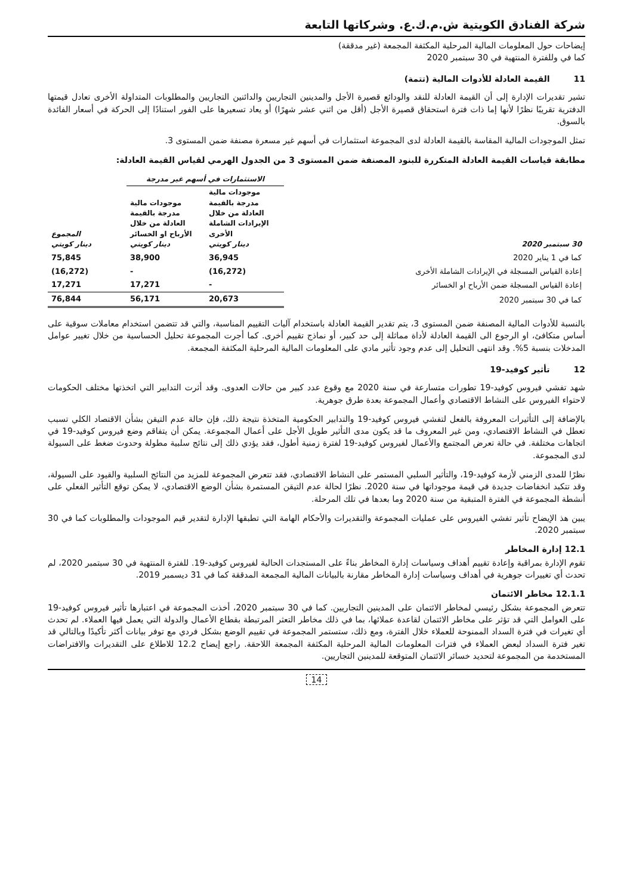شركة الفنادق الكويتية ش.م.ك.ع. وشركاتها التابعة
إيضاحات حول المعلومات المالية المرحلية المكثفة المجمعة (غير مدققة)
كما في وللفترة المنتهية في 30 سبتمبر 2020
11 القيمة العادلة للأدوات المالية (تتمة)
تشير تقديرات الإدارة إلى أن القيمة العادلة للنقد والودائع قصيرة الأجل والمدينين التجاريين والدائنين التجاريين والمطلوبات المتداولة الأخرى تعادل قيمتها الدفترية تقريبًا نظرًا لأنها إما ذات فترة استحقاق قصيرة الأجل (أقل من اثني عشر شهرًا) أو يعاد تسعيرها على الفور استنادًا إلى الحركة في أسعار الفائدة بالسوق.
تمثل الموجودات المالية المقاسة بالقيمة العادلة لدى المجموعة استثمارات في أسهم غير مسعرة مصنفة ضمن المستوى 3.
مطابقة قياسات القيمة العادلة المتكررة للبنود المصنفة ضمن المستوى 3 من الجدول الهرمي لقياس القيمة العادلة:
| | الاستثمارات في أسهم غير مدرجة | | |
| --- | --- | --- | --- |
| 30 سبتمبر 2020 | موجودات مالية مدرجة بالقيمة العادلة من خلال الإيرادات الشاملة الأخرى دينار كويتي | موجودات مالية مدرجة بالقيمة العادلة من خلال الأرباح او الخسائر دينار كويتي | المجموع دينار كويتي |
| كما في 1 يناير 2020 | 36,945 | 38,900 | 75,845 |
| إعادة القياس المسجلة في الإيرادات الشاملة الأخرى | (16,272) | - | (16,272) |
| إعادة القياس المسجلة ضمن الأرباح او الخسائر | - | 17,271 | 17,271 |
| كما في 30 سبتمبر 2020 | 20,673 | 56,171 | 76,844 |
بالنسبة للأدوات المالية المصنفة ضمن المستوى 3، يتم تقدير القيمة العادلة باستخدام آليات التقييم المناسبة، والتي قد تتضمن استخدام معاملات سوقية على أساس متكافئ، او الرجوع الى القيمة العادلة لأداة مماثلة إلى حد كبير، أو نماذج تقييم أخرى. كما أجرت المجموعة تحليل الحساسية من خلال تغيير عوامل المدخلات بنسبة 5%. وقد انتهى التحليل إلى عدم وجود تأثير مادي على المعلومات المالية المرحلية المكثفة المجمعة.
12 تأثير كوفيد-19
شهد تفشي فيروس كوفيد-19 تطورات متسارعة في سنة 2020 مع وقوع عدد كبير من حالات العدوى. وقد أثرت التدابير التي اتخذتها مختلف الحكومات لاحتواء الفيروس على النشاط الاقتصادي وأعمال المجموعة بعدة طرق جوهرية.
بالإضافة إلى التأثيرات المعروفة بالفعل لتفشي فيروس كوفيد-19 والتدابير الحكومية المتخذة نتيجة ذلك، فإن حالة عدم التيقن بشأن الاقتصاد الكلي تسبب تعطل في النشاط الاقتصادي، ومن غير المعروف ما قد يكون مدى التأثير طويل الأجل على أعمال المجموعة. يمكن أن يتفاقم وضع فيروس كوفيد-19 في اتجاهات مختلفة. في حالة تعرض المجتمع والأعمال لفيروس كوفيد-19 لفترة زمنية أطول، فقد يؤدي ذلك إلى نتائج سلبية مطولة وحدوث ضغط على السيولة لدى المجموعة.
نظرًا للمدى الزمني لأزمة كوفيد-19، والتأثير السلبي المستمر على النشاط الاقتصادي، فقد تتعرض المجموعة للمزيد من النتائج السلبية والقيود على السيولة، وقد تتكبد انخفاضات جديدة في قيمة موجوداتها في سنة 2020. نظرًا لحالة عدم التيقن المستمرة بشأن الوضع الاقتصادي، لا يمكن توقع التأثير الفعلي على أنشطة المجموعة في الفترة المتبقية من سنة 2020 وما بعدها في تلك المرحلة.
يبين هذ الإيضاح تأثير تفشي الفيروس على عمليات المجموعة والتقديرات والأحكام الهامة التي تطبقها الإدارة لتقدير قيم الموجودات والمطلوبات كما في 30 سبتمبر 2020.
12.1 إدارة المخاطر
تقوم الإدارة بمراقبة وإعادة تقييم أهداف وسياسات إدارة المخاطر بناءً على المستجدات الحالية لفيروس كوفيد-19. للفترة المنتهية في 30 سبتمبر 2020، لم تحدث أي تغييرات جوهرية في أهداف وسياسات إدارة المخاطر مقارنة بالبيانات المالية المجمعة المدققة كما في 31 ديسمبر 2019.
12.1.1 مخاطر الائتمان
تتعرض المجموعة بشكل رئيسي لمخاطر الائتمان على المدينين التجاريين. كما في 30 سبتمبر 2020، أخذت المجموعة في اعتبارها تأثير فيروس كوفيد-19 على العوامل التي قد تؤثر على مخاطر الائتمان لقاعدة عملائها، بما في ذلك مخاطر التعثر المرتبطة بقطاع الأعمال والدولة التي يعمل فيها العملاء. لم تحدث أي تغيرات في فترة السداد الممنوحة للعملاء خلال الفترة، ومع ذلك، ستستمر المجموعة في تقييم الوضع بشكل فردي مع توفر بيانات أكثر تأكيدًا وبالتالي قد تغير فترة السداد لبعض العملاء في فترات المعلومات المالية المرحلية المكثفة المجمعة اللاحقة. راجع إيضاح 12.2 للاطلاع على التقديرات والافتراضات المستخدمة من المجموعة لتحديد خسائر الائتمان المتوقعة للمدينين التجاريين.
14